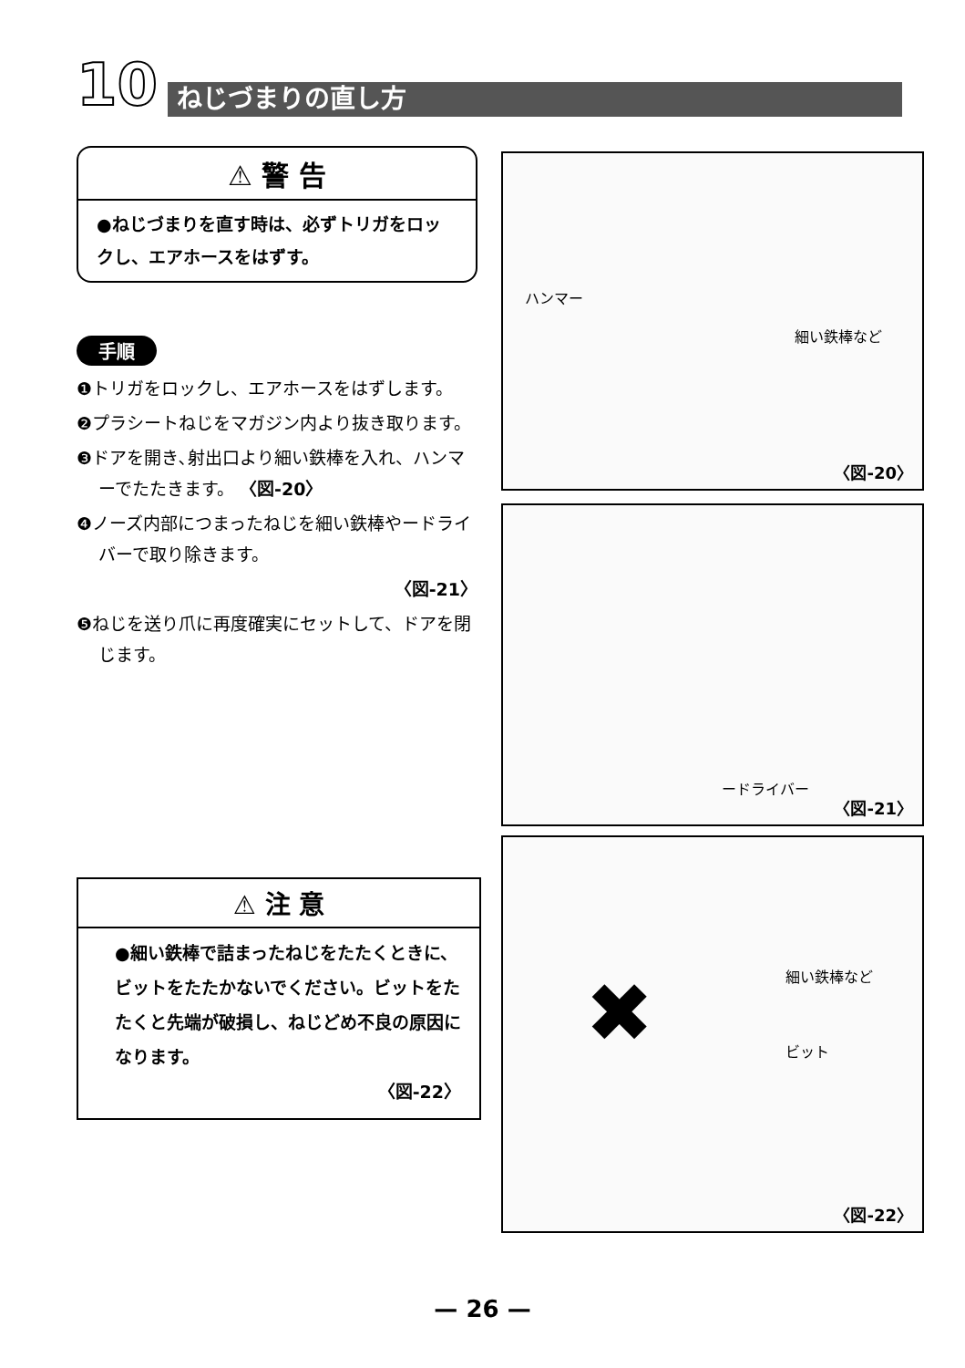10 ねじづまりの直し方
⚠ 警 告
●ねじづまりを直す時は、必ずトリガをロックし、エアホースをはずす。
手順
❶トリガをロックし、エアホースをはずします。
❷プラシートねじをマガジン内より抜き取ります。
❸ドアを開き､射出口より細い鉄棒を入れ、ハンマーでたたきます。 〈図-20〉
❹ノーズ内部につまったねじを細い鉄棒やードライバーで取り除きます。
〈図-21〉
❺ねじを送り爪に再度確実にセットして、ドアを閉じます。
⚠ 注 意
●細い鉄棒で詰まったねじをたたくときに、ビットをたたかないでください。ビットをたたくと先端が破損し、ねじどめ不良の原因になります。
〈図-22〉
ハンマー
細い鉄棒など
〈図-20〉
ードライバー
〈図-21〉
✖ 細い鉄棒など
ビット
〈図-22〉
— 26 —